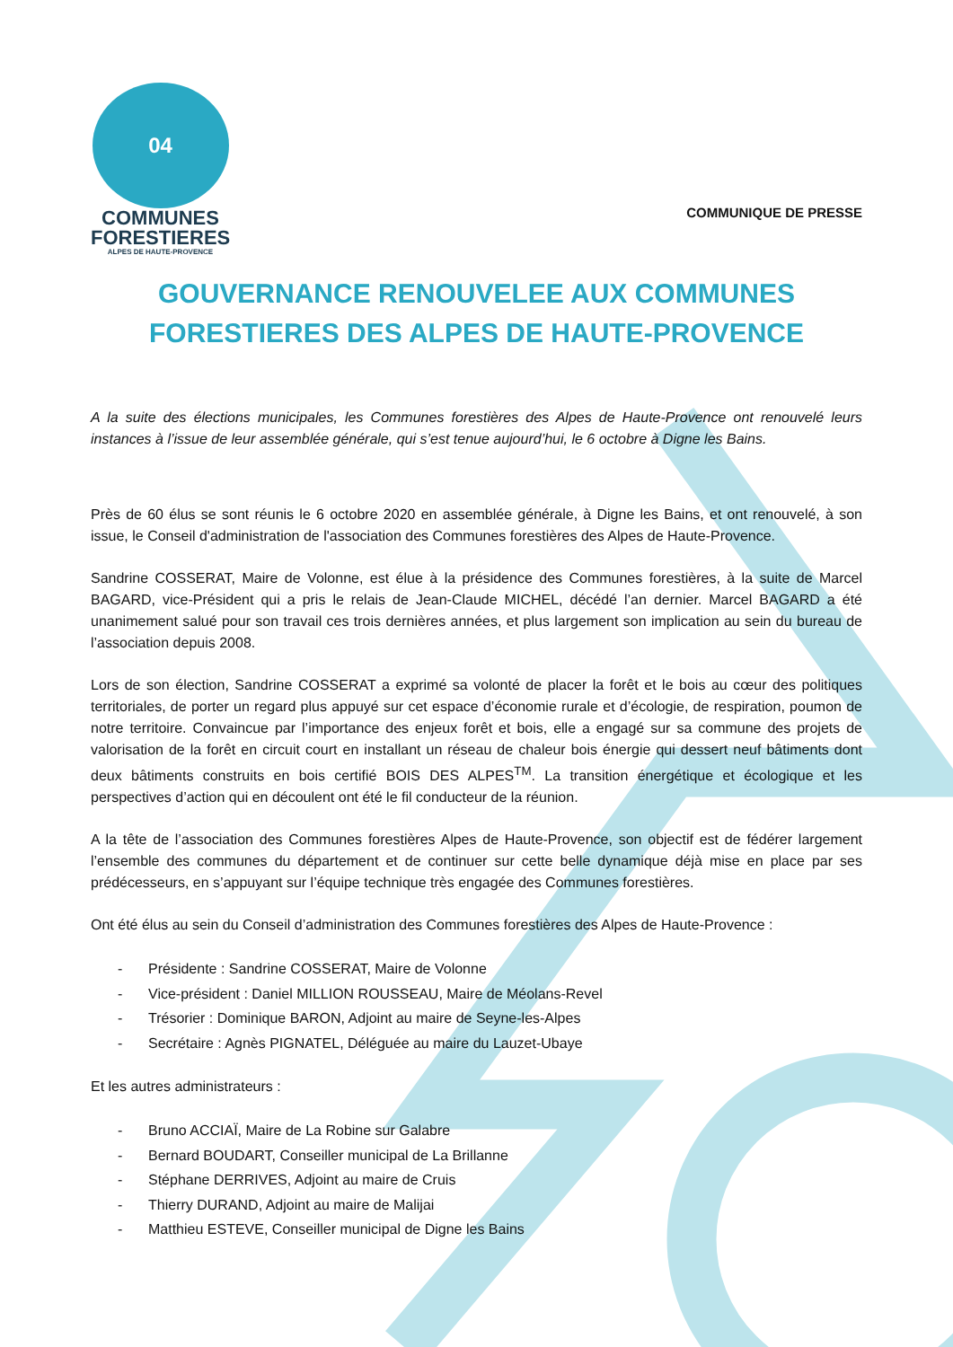04
COMMUNES
FORESTIERES
ALPES DE HAUTE-PROVENCE
COMMUNIQUE DE PRESSE
GOUVERNANCE RENOUVELEE AUX COMMUNES FORESTIERES DES ALPES DE HAUTE-PROVENCE
A la suite des élections municipales, les Communes forestières des Alpes de Haute-Provence ont renouvelé leurs instances à l’issue de leur assemblée générale, qui s’est tenue aujourd’hui, le 6 octobre à Digne les Bains.
Près de 60 élus se sont réunis le 6 octobre 2020 en assemblée générale, à Digne les Bains, et ont renouvelé, à son issue, le Conseil d'administration de l'association des Communes forestières des Alpes de Haute-Provence.
Sandrine COSSERAT, Maire de Volonne, est élue à la présidence des Communes forestières, à la suite de Marcel BAGARD, vice-Président qui a pris le relais de Jean-Claude MICHEL, décédé l’an dernier. Marcel BAGARD a été unanimement salué pour son travail ces trois dernières années, et plus largement son implication au sein du bureau de l’association depuis 2008.
Lors de son élection, Sandrine COSSERAT a exprimé sa volonté de placer la forêt et le bois au cœur des politiques territoriales, de porter un regard plus appuyé sur cet espace d’économie rurale et d’écologie, de respiration, poumon de notre territoire. Convaincue par l’importance des enjeux forêt et bois, elle a engagé sur sa commune des projets de valorisation de la forêt en circuit court en installant un réseau de chaleur bois énergie qui dessert neuf bâtiments dont deux bâtiments construits en bois certifié BOIS DES ALPES<sup>TM</sup>. La transition énergétique et écologique et les perspectives d’action qui en découlent ont été le fil conducteur de la réunion.
A la tête de l’association des Communes forestières Alpes de Haute-Provence, son objectif est de fédérer largement l’ensemble des communes du département et de continuer sur cette belle dynamique déjà mise en place par ses prédécesseurs, en s’appuyant sur l’équipe technique très engagée des Communes forestières.
Ont été élus au sein du Conseil d’administration des Communes forestières des Alpes de Haute-Provence :
- Présidente : Sandrine COSSERAT, Maire de Volonne
- Vice-président : Daniel MILLION ROUSSEAU, Maire de Méolans-Revel
- Trésorier : Dominique BARON, Adjoint au maire de Seyne-les-Alpes
- Secrétaire : Agnès PIGNATEL, Déléguée au maire du Lauzet-Ubaye
Et les autres administrateurs :
- Bruno ACCIAÏ, Maire de La Robine sur Galabre
- Bernard BOUDART, Conseiller municipal de La Brillanne
- Stéphane DERRIVES, Adjoint au maire de Cruis
- Thierry DURAND, Adjoint au maire de Malijai
- Matthieu ESTEVE, Conseiller municipal de Digne les Bains